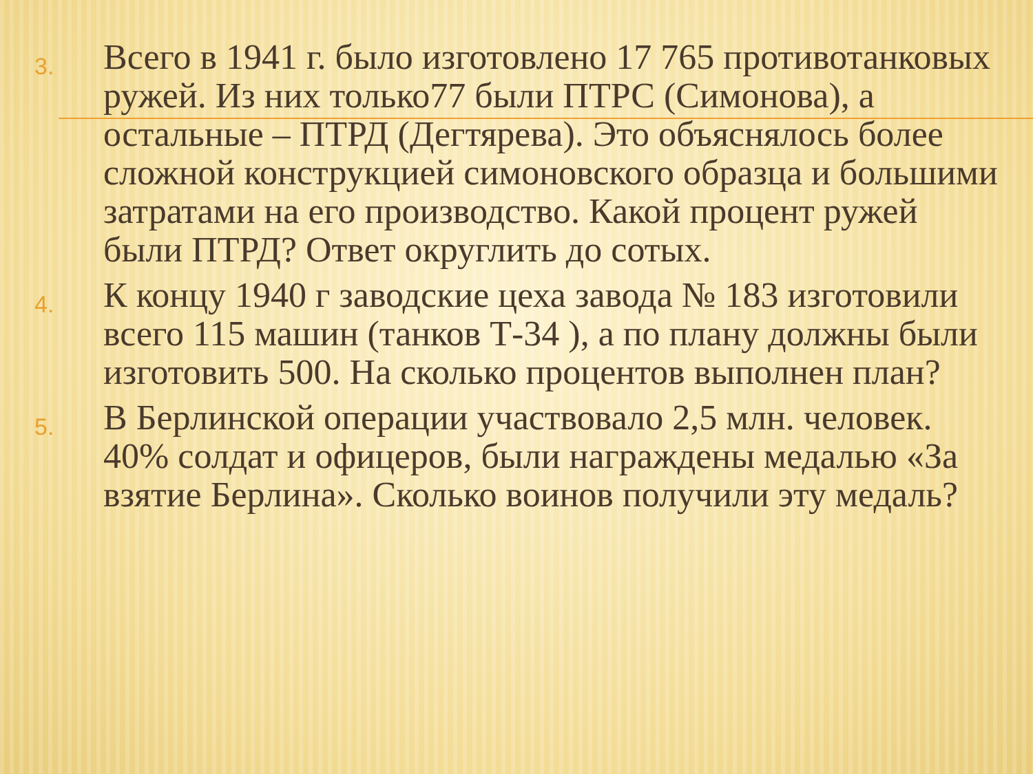3.
Всего в 1941 г. было изготовлено 17 765 противотанковых ружей. Из них только77 были ПТРС (Симонова), а остальные – ПТРД (Дегтярева). Это объяснялось более сложной конструкцией симоновского образца и большими затратами на его производство. Какой процент ружей были ПТРД? Ответ округлить до сотых.
4.
К концу 1940 г заводские цеха завода № 183 изготовили всего 115 машин (танков Т-34 ), а по плану должны были изготовить 500. На сколько процентов выполнен план?
5.
В Берлинской операции участвовало 2,5 млн. человек. 40% солдат и офицеров, были награждены медалью «За взятие Берлина». Сколько воинов получили эту медаль?